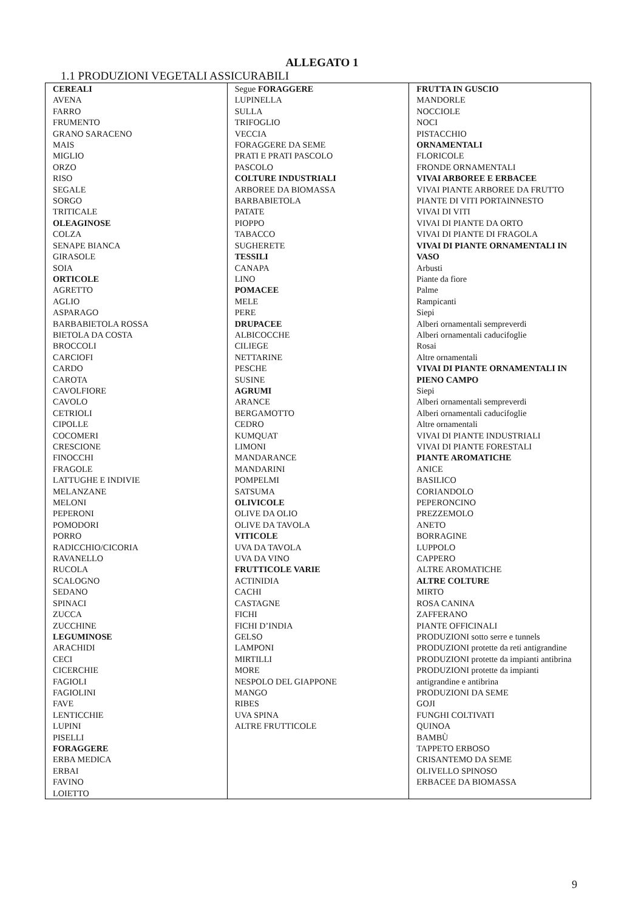ALLEGATO 1
1.1 PRODUZIONI VEGETALI ASSICURABILI
| CEREALI AVENA FARRO FRUMENTO GRANO SARACENO MAIS MIGLIO ORZO RISO SEGALE SORGO TRITICALE OLEAGINOSE COLZA SENAPE BIANCA GIRASOLE SOIA ORTICOLE AGRETTO AGLIO ASPARAGO BARBABIETOLA ROSSA BIETOLA DA COSTA BROCCOLI CARCIOFI CARDO CAROTA CAVOLFIORE CAVOLO CETRIOLI CIPOLLE COCOMERI CRESCIONE FINOCCHI FRAGOLE LATTUGHE E INDIVIE MELANZANE MELONI PEPERONI POMODORI PORRO RADICCHIO/CICORIA RAVANELLO RUCOLA SCALOGNO SEDANO SPINACI ZUCCA ZUCCHINE LEGUMINOSE ARACHIDI CECI CICERCHIE FAGIOLI FAGIOLINI FAVE LENTICCHIE LUPINI PISELLI FORAGGERE ERBA MEDICA ERBAI FAVINO LOIETTO | Segue FORAGGERE LUPINELLA SULLA TRIFOGLIO VECCIA FORAGGERE DA SEME PRATI E PRATI PASCOLO PASCOLO COLTURE INDUSTRIALI ARBOREE DA BIOMASSA BARBABIETOLA PATATE PIOPPO TABACCO SUGHERETE TESSILI CANAPA LINO POMACEE MELE PERE DRUPACEE ALBICOCCHE CILIEGE NETTARINE PESCHE SUSINE AGRUMI ARANCE BERGAMOTTO CEDRO KUMQUAT LIMONI MANDARANCE MANDARINI POMPELMI SATSUMA OLIVICOLE OLIVE DA OLIO OLIVE DA TAVOLA VITICOLE UVA DA TAVOLA UVA DA VINO FRUTTICOLE VARIE ACTINIDIA CACHI CASTAGNE FICHI FICHI D’INDIA GELSO LAMPONI MIRTILLI MORE NESPOLO DEL GIAPPONE MANGO RIBES UVA SPINA ALTRE FRUTTICOLE | FRUTTA IN GUSCIO MANDORLE NOCCIOLE NOCI PISTACCHIO ORNAMENTALI FLORICOLE FRONDE ORNAMENTALI VIVAI ARBOREE E ERBACEE VIVAI PIANTE ARBOREE DA FRUTTO PIANTE DI VITI PORTAINNESTO VIVAI DI VITI VIVAI DI PIANTE DA ORTO VIVAI DI PIANTE DI FRAGOLA VIVAI DI PIANTE ORNAMENTALI IN VASO Arbusti Piante da fiore Palme Rampicanti Siepi Alberi ornamentali sempreverdi Alberi ornamentali caducifoglie Rosai Altre ornamentali VIVAI DI PIANTE ORNAMENTALI IN PIENO CAMPO Siepi Alberi ornamentali sempreverdi Alberi ornamentali caducifoglie Altre ornamentali VIVAI DI PIANTE INDUSTRIALI VIVAI DI PIANTE FORESTALI PIANTE AROMATICHE ANICE BASILICO CORIANDOLO PEPERONCINO PREZZEMOLO ANETO BORRAGINE LUPPOLO CAPPERO ALTRE AROMATICHE ALTRE COLTURE MIRTO ROSA CANINA ZAFFERANO PIANTE OFFICINALI PRODUZIONI sotto serre e tunnels PRODUZIONI protette da reti antigrandine PRODUZIONI protette da impianti antibrina PRODUZIONI protette da impianti antigrandine e antibrina PRODUZIONI DA SEME GOJI FUNGHI COLTIVATI QUINOA BAMBÙ TAPPETO ERBOSO CRISANTEMO DA SEME OLIVELLO SPINOSO ERBACEE DA BIOMASSA |
9